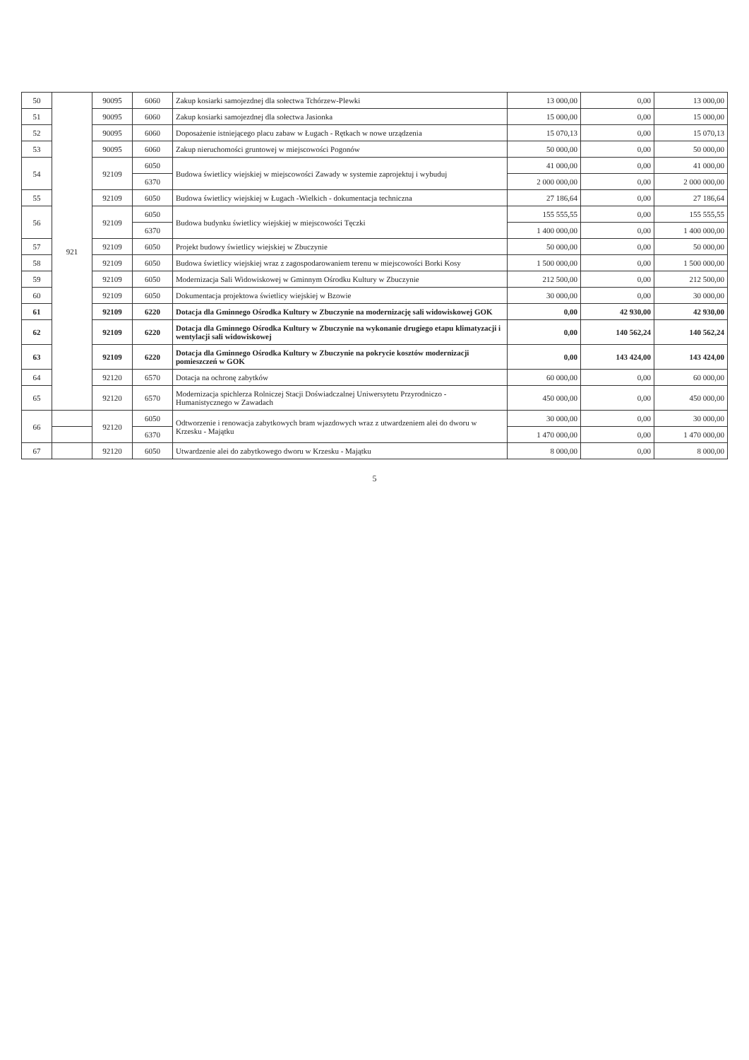| 50 | 921 | 90095 | 6060 | Zakup kosiarki samojezdnej dla sołectwa Tchórzew-Plewki | 13 000,00 | 0,00 | 13 000,00 |
| 51 | | 90095 | 6060 | Zakup kosiarki samojezdnej dla sołectwa Jasionka | 15 000,00 | 0,00 | 15 000,00 |
| 52 | | 90095 | 6060 | Doposażenie istniejącego placu zabaw w Ługach - Rętkach w nowe urządzenia | 15 070,13 | 0,00 | 15 070,13 |
| 53 | | 90095 | 6060 | Zakup nieruchomości gruntowej w miejscowości Pogonów | 50 000,00 | 0,00 | 50 000,00 |
| 54 | | 92109 | 6050 | Budowa świetlicy wiejskiej w miejscowości Zawady w systemie zaprojektuj i wybuduj | 41 000,00 | 0,00 | 41 000,00 |
| | | | 6370 | | 2 000 000,00 | 0,00 | 2 000 000,00 |
| 55 | | 92109 | 6050 | Budowa świetlicy wiejskiej w Ługach -Wielkich - dokumentacja techniczna | 27 186,64 | 0,00 | 27 186,64 |
| 56 | | 92109 | 6050 | Budowa budynku świetlicy wiejskiej w miejscowości Tęczki | 155 555,55 | 0,00 | 155 555,55 |
| | | | 6370 | | 1 400 000,00 | 0,00 | 1 400 000,00 |
| 57 | | 92109 | 6050 | Projekt budowy świetlicy wiejskiej w Zbuczynie | 50 000,00 | 0,00 | 50 000,00 |
| 58 | | 92109 | 6050 | Budowa świetlicy wiejskiej wraz z zagospodarowaniem terenu w miejscowości Borki Kosy | 1 500 000,00 | 0,00 | 1 500 000,00 |
| 59 | | 92109 | 6050 | Modernizacja Sali Widowiskowej w Gminnym Ośrodku Kultury w Zbuczynie | 212 500,00 | 0,00 | 212 500,00 |
| 60 | | 92109 | 6050 | Dokumentacja projektowa świetlicy wiejskiej w Bzowie | 30 000,00 | 0,00 | 30 000,00 |
| 61 | | 92109 | 6220 | Dotacja dla Gminnego Ośrodka Kultury w Zbuczynie na modernizację sali widowiskowej GOK | 0,00 | 42 930,00 | 42 930,00 |
| 62 | | 92109 | 6220 | Dotacja dla Gminnego Ośrodka Kultury w Zbuczynie na wykonanie drugiego etapu klimatyzacji i wentylacji sali widowiskowej | 0,00 | 140 562,24 | 140 562,24 |
| 63 | | 92109 | 6220 | Dotacja dla Gminnego Ośrodka Kultury w Zbuczynie na pokrycie kosztów modernizacji pomieszczeń w GOK | 0,00 | 143 424,00 | 143 424,00 |
| 64 | | 92120 | 6570 | Dotacja na ochronę zabytków | 60 000,00 | 0,00 | 60 000,00 |
| 65 | | 92120 | 6570 | Modernizacja spichlerza Rolniczej Stacji Doświadczalnej Uniwersytetu Przyrodniczo - Humanistycznego w Zawadach | 450 000,00 | 0,00 | 450 000,00 |
| 66 | | 92120 | 6050 | Odtworzenie i renowacja zabytkowych bram wjazdowych wraz z utwardzeniem alei do dworu w Krzesku - Majątku | 30 000,00 | 0,00 | 30 000,00 |
| | | | 6370 | | 1 470 000,00 | 0,00 | 1 470 000,00 |
| 67 | | 92120 | 6050 | Utwardzenie alei do zabytkowego dworu w Krzesku - Majątku | 8 000,00 | 0,00 | 8 000,00 |
5